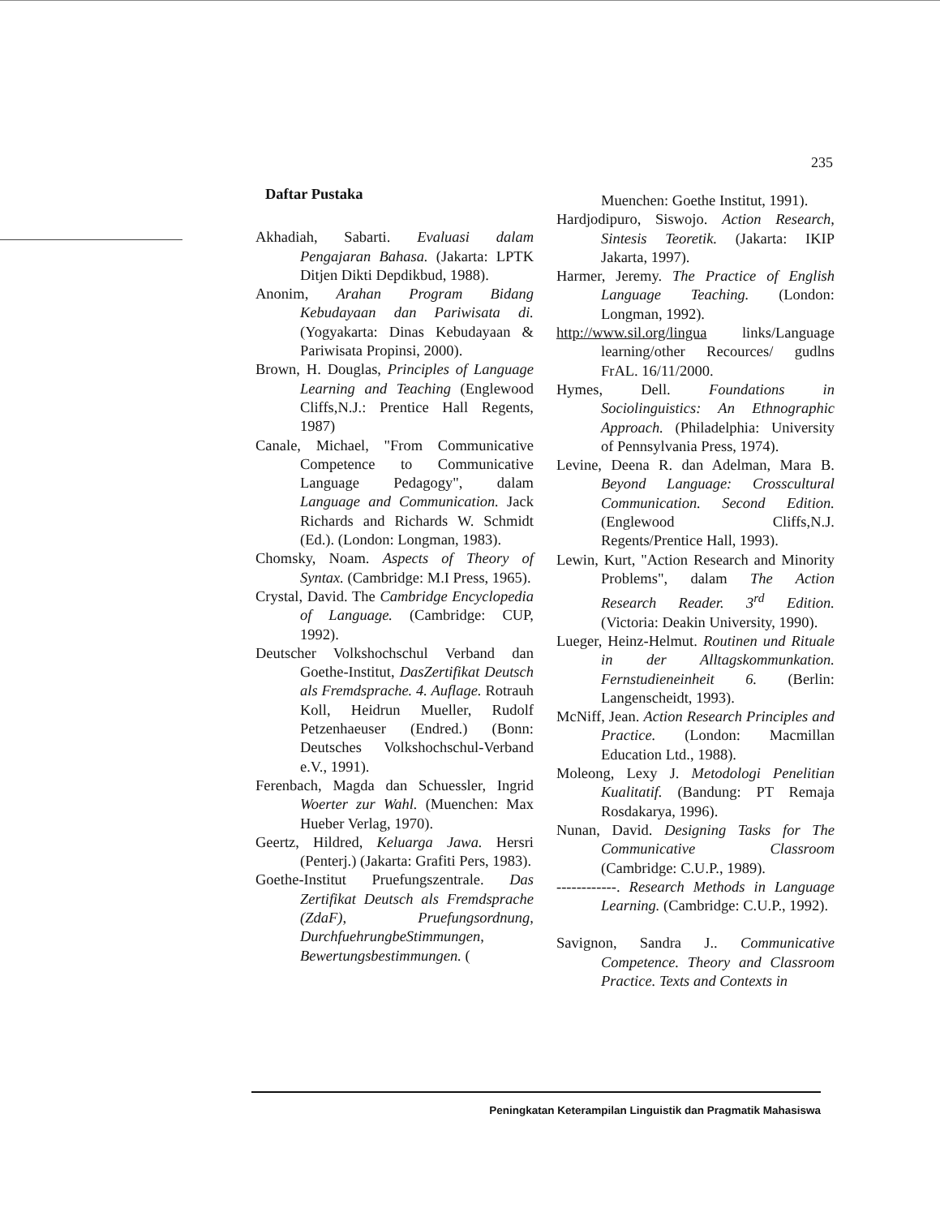235
Daftar Pustaka
Akhadiah, Sabarti. Evaluasi dalam Pengajaran Bahasa. (Jakarta: LPTK Ditjen Dikti Depdikbud, 1988).
Anonim, Arahan Program Bidang Kebudayaan dan Pariwisata di. (Yogyakarta: Dinas Kebudayaan & Pariwisata Propinsi, 2000).
Brown, H. Douglas, Principles of Language Learning and Teaching (Englewood Cliffs,N.J.: Prentice Hall Regents, 1987)
Canale, Michael, "From Communicative Competence to Communicative Language Pedagogy", dalam Language and Communication. Jack Richards and Richards W. Schmidt (Ed.). (London: Longman, 1983).
Chomsky, Noam. Aspects of Theory of Syntax. (Cambridge: M.I Press, 1965).
Crystal, David. The Cambridge Encyclopedia of Language. (Cambridge: CUP, 1992).
Deutscher Volkshochschul Verband dan Goethe-Institut, DasZertifikat Deutsch als Fremdsprache. 4. Auflage. Rotrauh Koll, Heidrun Mueller, Rudolf Petzenhaeuser (Endred.) (Bonn: Deutsches Volkshochschul-Verband e.V., 1991).
Ferenbach, Magda dan Schuessler, Ingrid Woerter zur Wahl. (Muenchen: Max Hueber Verlag, 1970).
Geertz, Hildred, Keluarga Jawa. Hersri (Penterj.) (Jakarta: Grafiti Pers, 1983).
Goethe-Institut Pruefungszentrale. Das Zertifikat Deutsch als Fremdsprache (ZdaF), Pruefungsordnung, DurchfuehrungbeStimmungen, Bewertungsbestimmungen. (
Muenchen: Goethe Institut, 1991).
Hardjodipuro, Siswojo. Action Research, Sintesis Teoretik. (Jakarta: IKIP Jakarta, 1997).
Harmer, Jeremy. The Practice of English Language Teaching. (London: Longman, 1992).
http://www.sil.org/lingua links/Language learning/other Recources/ gudlns FrAL. 16/11/2000.
Hymes, Dell. Foundations in Sociolinguistics: An Ethnographic Approach. (Philadelphia: University of Pennsylvania Press, 1974).
Levine, Deena R. dan Adelman, Mara B. Beyond Language: Crosscultural Communication. Second Edition. (Englewood Cliffs,N.J. Regents/Prentice Hall, 1993).
Lewin, Kurt, "Action Research and Minority Problems", dalam The Action Research Reader. 3<sup>rd</sup> Edition. (Victoria: Deakin University, 1990).
Lueger, Heinz-Helmut. Routinen und Rituale in der Alltagskommunkation. Fernstudieneinheit 6. (Berlin: Langenscheidt, 1993).
McNiff, Jean. Action Research Principles and Practice. (London: Macmillan Education Ltd., 1988).
Moleong, Lexy J. Metodologi Penelitian Kualitatif. (Bandung: PT Remaja Rosdakarya, 1996).
Nunan, David. Designing Tasks for The Communicative Classroom (Cambridge: C.U.P., 1989).
------------. Research Methods in Language Learning. (Cambridge: C.U.P., 1992).
Savignon, Sandra J.. Communicative Competence. Theory and Classroom Practice. Texts and Contexts in
Peningkatan Keterampilan Linguistik dan Pragmatik Mahasiswa